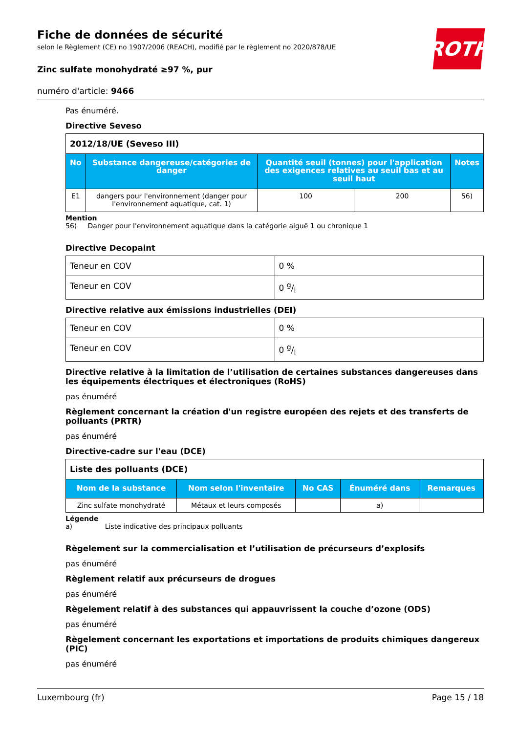ROTH
Fiche de données de sécurité
selon le Règlement (CE) no 1907/2006 (REACH), modifié par le règlement no 2020/878/UE
Zinc sulfate monohydraté ≥97 %, pur
numéro d'article: 9466
Pas énuméré.
Directive Seveso
| 2012/18/UE (Seveso III) | | | | |
| --- | --- | --- | --- | --- |
| No | Substance dangereuse/catégories de danger | Quantité seuil (tonnes) pour l'application des exigences relatives au seuil bas et au seuil haut | | Notes |
| E1 | dangers pour l'environnement (danger pour l'environnement aquatique, cat. 1) | 100 | 200 | 56) |
Mention
56) Danger pour l'environnement aquatique dans la catégorie aiguë 1 ou chronique 1
Directive Decopaint
| Teneur en COV | 0 % |
| Teneur en COV | 0 g/l |
Directive relative aux émissions industrielles (DEI)
| Teneur en COV | 0 % |
| Teneur en COV | 0 g/l |
Directive relative à la limitation de l’utilisation de certaines substances dangereuses dans les équipements électriques et électroniques (RoHS)
pas énuméré
Règlement concernant la création d'un registre européen des rejets et des transferts de polluants (PRTR)
pas énuméré
Directive-cadre sur l'eau (DCE)
| Liste des polluants (DCE) | | | | |
| --- | --- | --- | --- | --- |
| Nom de la substance | Nom selon l'inventaire | No CAS | Énuméré dans | Remarques |
| Zinc sulfate monohydraté | Métaux et leurs composés | | a) | |
Légende
a) Liste indicative des principaux polluants
Règelement sur la commercialisation et l’utilisation de précurseurs d’explosifs
pas énuméré
Règlement relatif aux précurseurs de drogues
pas énuméré
Règelement relatif à des substances qui appauvrissent la couche d’ozone (ODS)
pas énuméré
Règelement concernant les exportations et importations de produits chimiques dangereux (PIC)
pas énuméré
Luxembourg (fr) Page 15 / 18